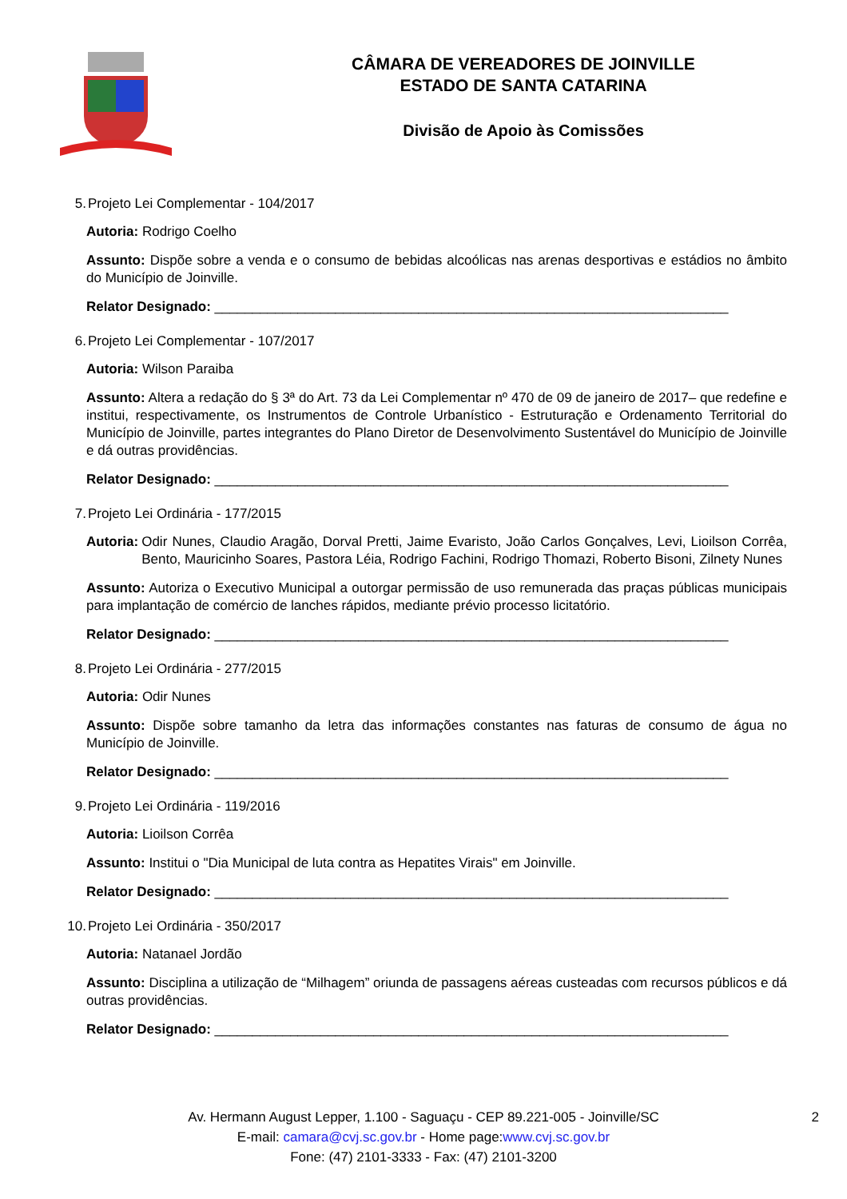CÂMARA DE VEREADORES DE JOINVILLE
ESTADO DE SANTA CATARINA
Divisão de Apoio às Comissões
5. Projeto Lei Complementar - 104/2017
Autoria: Rodrigo Coelho
Assunto: Dispõe sobre a venda e o consumo de bebidas alcoólicas nas arenas desportivas e estádios no âmbito do Município de Joinville.
Relator Designado: ____________________________________________________________________
6. Projeto Lei Complementar - 107/2017
Autoria: Wilson Paraiba
Assunto: Altera a redação do § 3ª do Art. 73 da Lei Complementar nº 470 de 09 de janeiro de 2017– que redefine e institui, respectivamente, os Instrumentos de Controle Urbanístico - Estruturação e Ordenamento Territorial do Município de Joinville, partes integrantes do Plano Diretor de Desenvolvimento Sustentável do Município de Joinville e dá outras providências.
Relator Designado: ____________________________________________________________________
7. Projeto Lei Ordinária - 177/2015
Autoria: Odir Nunes, Claudio Aragão, Dorval Pretti, Jaime Evaristo, João Carlos Gonçalves, Levi, Lioilson Corrêa, Bento, Mauricinho Soares, Pastora Léia, Rodrigo Fachini, Rodrigo Thomazi, Roberto Bisoni, Zilnety Nunes
Assunto: Autoriza o Executivo Municipal a outorgar permissão de uso remunerada das praças públicas municipais para implantação de comércio de lanches rápidos, mediante prévio processo licitatório.
Relator Designado: ____________________________________________________________________
8. Projeto Lei Ordinária - 277/2015
Autoria: Odir Nunes
Assunto: Dispõe sobre tamanho da letra das informações constantes nas faturas de consumo de água no Município de Joinville.
Relator Designado: ____________________________________________________________________
9. Projeto Lei Ordinária - 119/2016
Autoria: Lioilson Corrêa
Assunto: Institui o "Dia Municipal de luta contra as Hepatites Virais" em Joinville.
Relator Designado: ____________________________________________________________________
10. Projeto Lei Ordinária - 350/2017
Autoria: Natanael Jordão
Assunto: Disciplina a utilização de “Milhagem” oriunda de passagens aéreas custeadas com recursos públicos e dá outras providências.
Relator Designado: ____________________________________________________________________
Av. Hermann August Lepper, 1.100 - Saguaçu - CEP 89.221-005 - Joinville/SC
E-mail: camara@cvj.sc.gov.br - Home page:www.cvj.sc.gov.br
Fone: (47) 2101-3333 - Fax: (47) 2101-3200
2